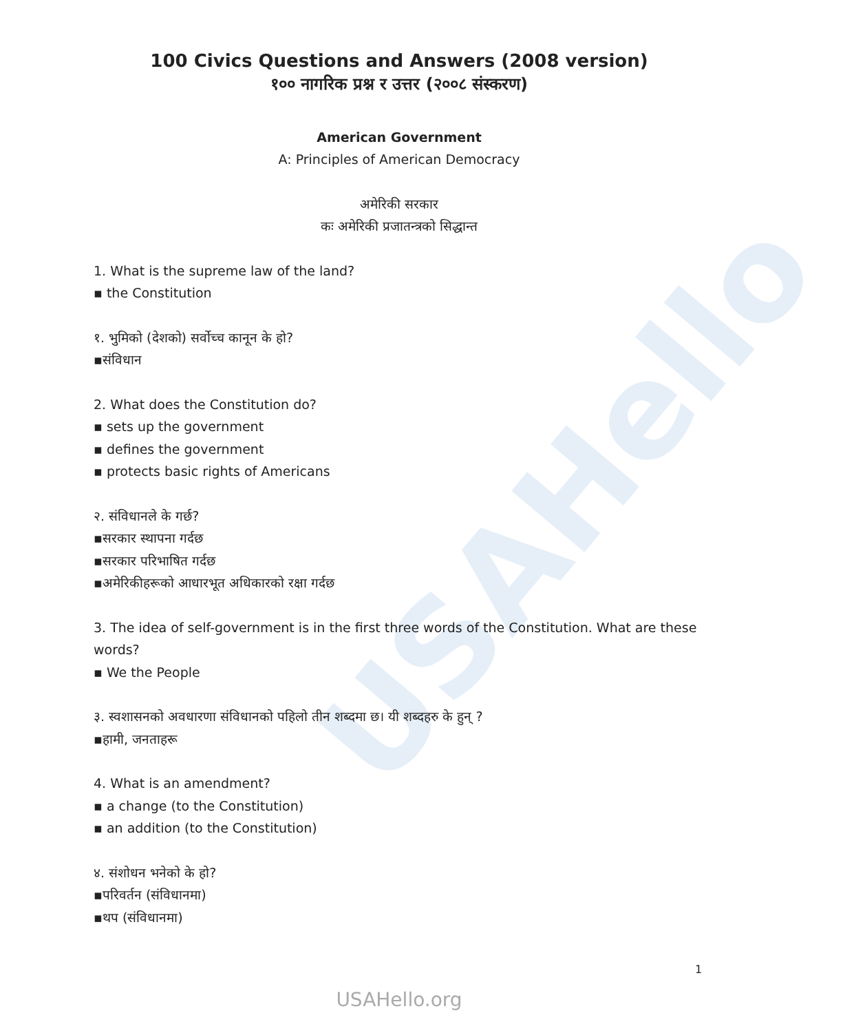USAHello
100 Civics Questions and Answers (2008 version)
१०० नागरिक प्रश्न र उत्तर (२००८ संस्करण)
American Government
A: Principles of American Democracy
अमेरिकी सरकार
कः अमेरिकी प्रजातन्त्रको सिद्धान्त
1. What is the supreme law of the land?
▪ the Constitution
१. भुमिको (देशको) सर्वोच्च कानून के हो?
▪संविधान
2. What does the Constitution do?
▪ sets up the government
▪ defines the government
▪ protects basic rights of Americans
२. संविधानले के गर्छ?
▪सरकार स्थापना गर्दछ
▪सरकार परिभाषित गर्दछ
▪अमेरिकीहरूको आधारभूत अधिकारको रक्षा गर्दछ
3. The idea of self-government is in the first three words of the Constitution. What are these words?
▪ We the People
३. स्वशासनको अवधारणा संविधानको पहिलो तीन शब्दमा छ। यी शब्दहरु के हुन् ?
▪हामी, जनताहरू
4. What is an amendment?
▪ a change (to the Constitution)
▪ an addition (to the Constitution)
४. संशोधन भनेको के हो?
▪परिवर्तन (संविधानमा)
▪थप (संविधानमा)
1
USAHello.org